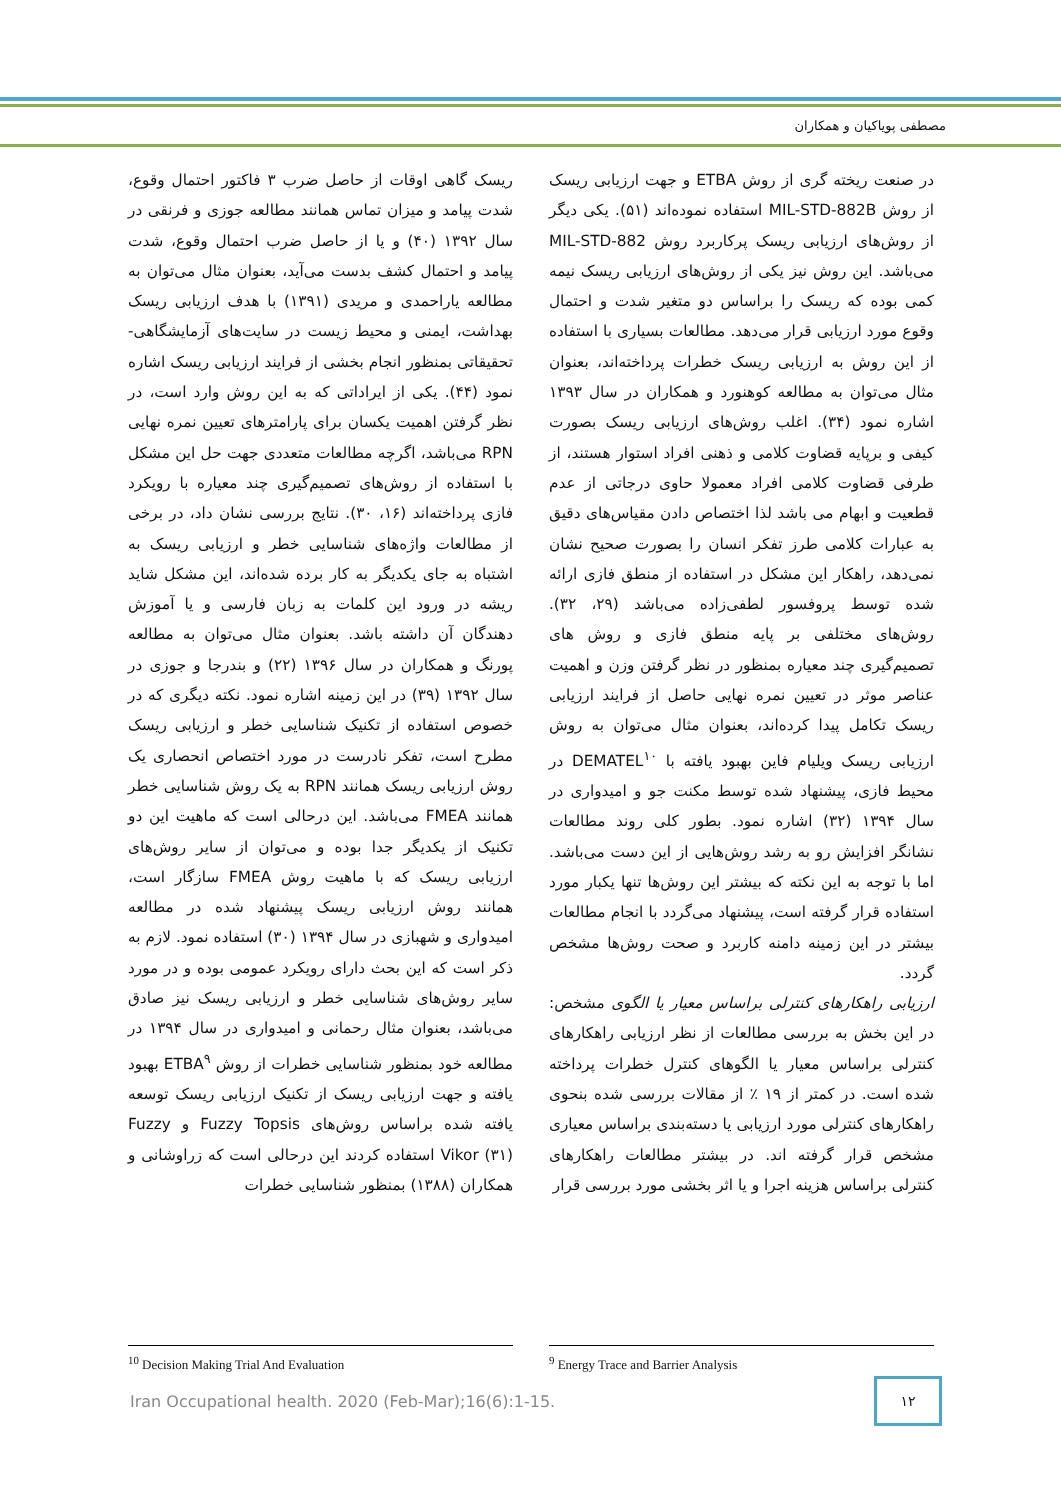مصطفی پویاکیان و همکاران
ریسک گاهی اوقات از حاصل ضرب ۳ فاکتور احتمال وقوع، شدت پیامد و میزان تماس همانند مطالعه جوزی و فرنقی در سال ۱۳۹۲ (۴۰) و یا از حاصل ضرب احتمال وقوع، شدت پیامد و احتمال کشف بدست می‌آید، بعنوان مثال می‌توان به مطالعه یاراحمدی و مریدی (۱۳۹۱) با هدف ارزیابی ریسک بهداشت، ایمنی و محیط زیست در سایت‌های آزمایشگاهی-تحقیقاتی بمنظور انجام بخشی از فرایند ارزیابی ریسک اشاره نمود (۴۴). یکی از ایراداتی که به این روش وارد است، در نظر گرفتن اهمیت یکسان برای پارامترهای تعیین نمره نهایی RPN می‌باشد، اگرچه مطالعات متعددی جهت حل این مشکل با استفاده از روش‌های تصمیم‌گیری چند معیاره با رویکرد فازی پرداخته‌اند (۱۶، ۳۰). نتایج بررسی نشان داد، در برخی از مطالعات واژه‌های شناسایی خطر و ارزیابی ریسک به اشتباه به جای یکدیگر به کار برده شده‌اند، این مشکل شاید ریشه در ورود این کلمات به زبان فارسی و یا آموزش دهندگان آن داشته باشد. بعنوان مثال می‌توان به مطالعه پورنگ و همکاران در سال ۱۳۹۶ (۲۲) و بندرجا و جوزی در سال ۱۳۹۲ (۳۹) در این زمینه اشاره نمود. نکته دیگری که در خصوص استفاده از تکنیک شناسایی خطر و ارزیابی ریسک مطرح است، تفکر نادرست در مورد اختصاص انحصاری یک روش ارزیابی ریسک همانند RPN به یک روش شناسایی خطر همانند FMEA می‌باشد. این درحالی است که ماهیت این دو تکنیک از یکدیگر جدا بوده و می‌توان از سایر روش‌های ارزیابی ریسک که با ماهیت روش FMEA سازگار است، همانند روش ارزیابی ریسک پیشنهاد شده در مطالعه امیدواری و شهبازی در سال ۱۳۹۴ (۳۰) استفاده نمود. لازم به ذکر است که این بحث دارای رویکرد عمومی بوده و در مورد سایر روش‌های شناسایی خطر و ارزیابی ریسک نیز صادق می‌باشد، بعنوان مثال رحمانی و امیدواری در سال ۱۳۹۴ در مطالعه خود بمنظور شناسایی خطرات از روش ETBA<sup>۹</sup> بهبود یافته و جهت ارزیابی ریسک از تکنیک ارزیابی ریسک توسعه یافته شده براساس روش‌های Fuzzy Topsis و Fuzzy Vikor (۳۱) استفاده کردند این درحالی است که زراوشانی و همکاران (۱۳۸۸) بمنظور شناسایی خطرات
در صنعت ریخته گری از روش ETBA و جهت ارزیابی ریسک از روش MIL-STD-882B استفاده نموده‌اند (۵۱). یکی دیگر از روش‌های ارزیابی ریسک پرکاربرد روش MIL-STD-882 می‌باشد. این روش نیز یکی از روش‌های ارزیابی ریسک نیمه کمی بوده که ریسک را براساس دو متغیر شدت و احتمال وقوع مورد ارزیابی قرار می‌دهد. مطالعات بسیاری با استفاده از این روش به ارزیابی ریسک خطرات پرداخته‌اند، بعنوان مثال می‌توان به مطالعه کوهنورد و همکاران در سال ۱۳۹۳ اشاره نمود (۳۴). اغلب روش‌های ارزیابی ریسک بصورت کیفی و برپایه قضاوت کلامی و ذهنی افراد استوار هستند، از طرفی قضاوت کلامی افراد معمولا حاوی درجاتی از عدم قطعیت و ابهام می باشد لذا اختصاص دادن مقیاس‌های دقیق به عبارات کلامی طرز تفکر انسان را بصورت صحیح نشان نمی‌دهد، راهکار این مشکل در استفاده از منطق فازی ارائه شده توسط پروفسور لطفی‌زاده می‌باشد (۲۹، ۳۲). روش‌های مختلفی بر پایه منطق فازی و روش های تصمیم‌گیری چند معیاره بمنظور در نظر گرفتن وزن و اهمیت عناصر موثر در تعیین نمره نهایی حاصل از فرایند ارزیابی ریسک تکامل پیدا کرده‌اند، بعنوان مثال می‌توان به روش ارزیابی ریسک ویلیام فاین بهبود یافته با DEMATEL<sup>۱۰</sup> در محیط فازی، پیشنهاد شده توسط مکنت جو و امیدواری در سال ۱۳۹۴ (۳۲) اشاره نمود. بطور کلی روند مطالعات نشانگر افزایش رو به رشد روش‌هایی از این دست می‌باشد. اما با توجه به این نکته که بیشتر این روش‌ها تنها یکبار مورد استفاده قرار گرفته است، پیشنهاد می‌گردد با انجام مطالعات بیشتر در این زمینه دامنه کاربرد و صحت روش‌ها مشخص گردد.
ارزیابی راهکارهای کنترلی براساس معیار یا الگوی مشخص: در این بخش به بررسی مطالعات از نظر ارزیابی راهکارهای کنترلی براساس معیار یا الگوهای کنترل خطرات پرداخته شده است. در کمتر از ۱۹ ٪ از مقالات بررسی شده بنحوی راهکارهای کنترلی مورد ارزیابی یا دسته‌بندی براساس معیاری مشخص قرار گرفته اند. در بیشتر مطالعات راهکارهای کنترلی براساس هزینه اجرا و یا اثر بخشی مورد بررسی قرار
<sup>9</sup> Energy Trace and Barrier Analysis <sup>10</sup> Decision Making Trial And Evaluation
Iran Occupational health. 2020 (Feb-Mar);16(6):1-15.
۱۲